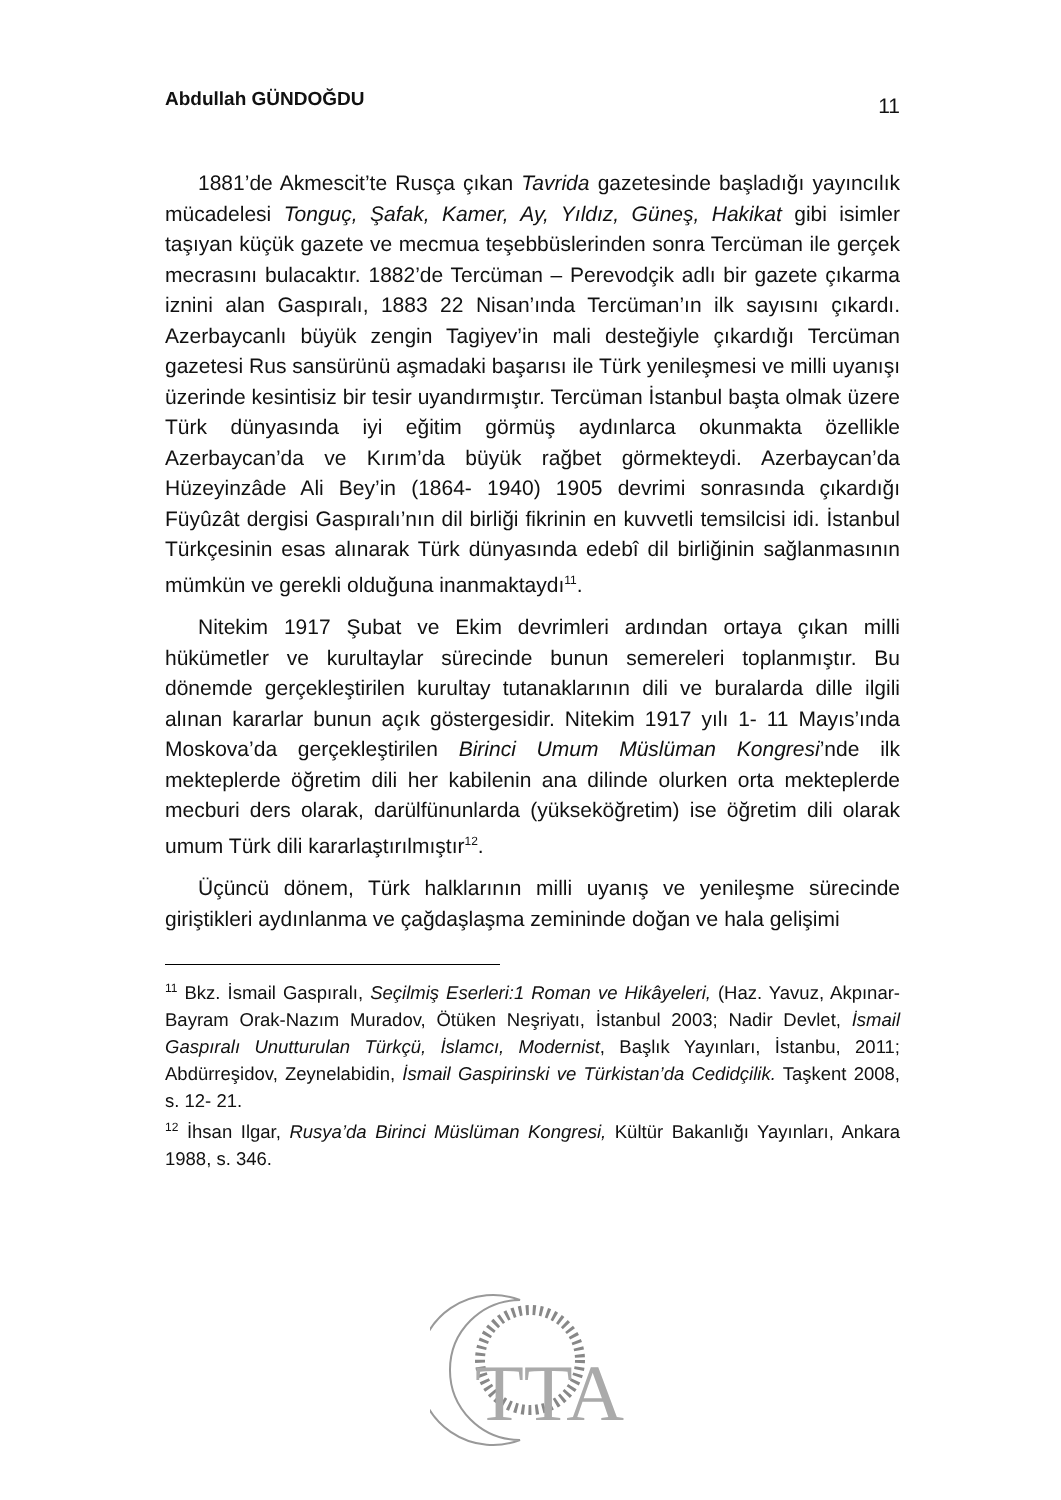Abdullah GÜNDOĞDU 11
1881’de Akmescit’te Rusça çıkan Tavrida gazetesinde başladığı yayıncılık mücadelesi Tonguç, Şafak, Kamer, Ay, Yıldız, Güneş, Hakikat gibi isimler taşıyan küçük gazete ve mecmua teşebbüslerinden sonra Tercüman ile gerçek mecrasını bulacaktır. 1882’de Tercüman – Perevodçik adlı bir gazete çıkarma iznini alan Gaspıralı, 1883 22 Nisan’ında Tercüman’ın ilk sayısını çıkardı. Azerbaycanlı büyük zengin Tagiyev’in mali desteğiyle çıkardığı Tercüman gazetesi Rus sansürünü aşmadaki başarısı ile Türk yenileşmesi ve milli uyanışı üzerinde kesintisiz bir tesir uyandırmıştır. Tercüman İstanbul başta olmak üzere Türk dünyasında iyi eğitim görmüş aydınlarca okunmakta özellikle Azerbaycan’da ve Kırım’da büyük rağbet görmekteydi. Azerbaycan’da Hüzeyinzâde Ali Bey’in (1864- 1940) 1905 devrimi sonrasında çıkardığı Füyûzât dergisi Gaspıralı’nın dil birliği fikrinin en kuvvetli temsilcisi idi. İstanbul Türkçesinin esas alınarak Türk dünyasında edebî dil birliğinin sağlanmasının mümkün ve gerekli olduğuna inanmaktaydı<sup>11</sup>.
Nitekim 1917 Şubat ve Ekim devrimleri ardından ortaya çıkan milli hükümetler ve kurultaylar sürecinde bunun semereleri toplanmıştır. Bu dönemde gerçekleştirilen kurultay tutanaklarının dili ve buralarda dille ilgili alınan kararlar bunun açık göstergesidir. Nitekim 1917 yılı 1- 11 Mayıs’ında Moskova’da gerçekleştirilen Birinci Umum Müslüman Kongresi’nde ilk mekteplerde öğretim dili her kabilenin ana dilinde olurken orta mekteplerde mecburi ders olarak, darülfünunlarda (yükseköğretim) ise öğretim dili olarak umum Türk dili kararlaştırılmıştır<sup>12</sup>.
Üçüncü dönem, Türk halklarının milli uyanış ve yenileşme sürecinde giriştikleri aydınlanma ve çağdaşlaşma zemininde doğan ve hala gelişimi
<sup>11</sup> Bkz. İsmail Gaspıralı, Seçilmiş Eserleri:1 Roman ve Hikâyeleri, (Haz. Yavuz, Akpınar-Bayram Orak-Nazım Muradov, Ötüken Neşriyatı, İstanbul 2003; Nadir Devlet, İsmail Gaspıralı Unutturulan Türkçü, İslamcı, Modernist, Başlık Yayınları, İstanbu, 2011; Abdürreşidov, Zeynelabidin, İsmail Gaspirinski ve Türkistan’da Cedidçilik. Taşkent 2008, s. 12- 21.
<sup>12</sup> İhsan Ilgar, Rusya’da Birinci Müslüman Kongresi, Kültür Bakanlığı Yayınları, Ankara 1988, s. 346.
TTA